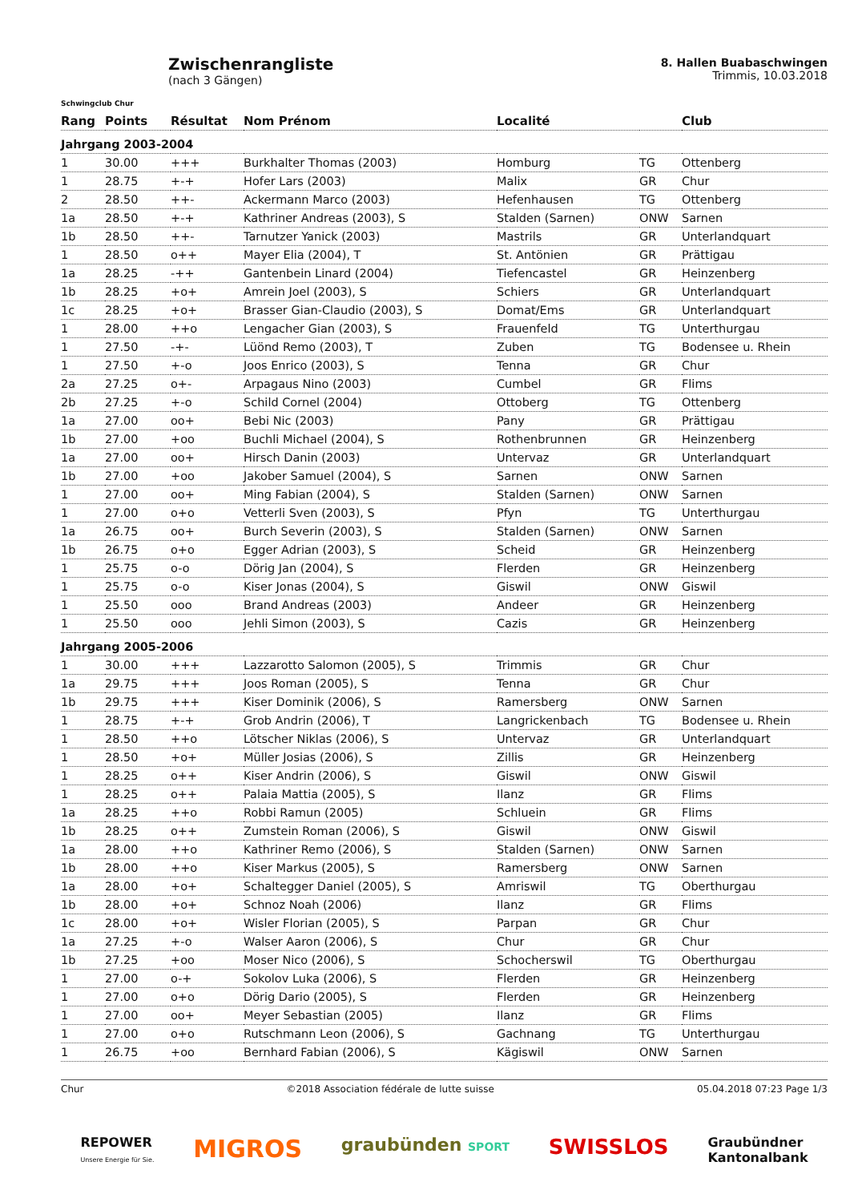Schwingclub Chur
Zwischenrangliste
(nach 3 Gängen)
8. Hallen Buabaschwingen
Trimmis, 10.03.2018
| Rang | Points | Résultat | Nom Prénom | Localité | | Club |
| --- | --- | --- | --- | --- | --- | --- |
| Jahrgang 2003-2004 | | | | | | |
| 1 | 30.00 | +++ | Burkhalter Thomas (2003) | Homburg | TG | Ottenberg |
| 1 | 28.75 | +-+ | Hofer Lars (2003) | Malix | GR | Chur |
| 2 | 28.50 | ++- | Ackermann Marco (2003) | Hefenhausen | TG | Ottenberg |
| 1a | 28.50 | +-+ | Kathriner Andreas (2003), S | Stalden (Sarnen) | ONW | Sarnen |
| 1b | 28.50 | ++- | Tarnutzer Yanick (2003) | Mastrils | GR | Unterlandquart |
| 1 | 28.50 | o++ | Mayer Elia (2004), T | St. Antönien | GR | Prättigau |
| 1a | 28.25 | -++ | Gantenbein Linard (2004) | Tiefencastel | GR | Heinzenberg |
| 1b | 28.25 | +o+ | Amrein Joel (2003), S | Schiers | GR | Unterlandquart |
| 1c | 28.25 | +o+ | Brasser Gian-Claudio (2003), S | Domat/Ems | GR | Unterlandquart |
| 1 | 28.00 | ++o | Lengacher Gian (2003), S | Frauenfeld | TG | Unterthurgau |
| 1 | 27.50 | -+- | Lüönd Remo (2003), T | Zuben | TG | Bodensee u. Rhein |
| 1 | 27.50 | +-o | Joos Enrico (2003), S | Tenna | GR | Chur |
| 2a | 27.25 | o+- | Arpagaus Nino (2003) | Cumbel | GR | Flims |
| 2b | 27.25 | +-o | Schild Cornel (2004) | Ottoberg | TG | Ottenberg |
| 1a | 27.00 | oo+ | Bebi Nic (2003) | Pany | GR | Prättigau |
| 1b | 27.00 | +oo | Buchli Michael (2004), S | Rothenbrunnen | GR | Heinzenberg |
| 1a | 27.00 | oo+ | Hirsch Danin (2003) | Untervaz | GR | Unterlandquart |
| 1b | 27.00 | +oo | Jakober Samuel (2004), S | Sarnen | ONW | Sarnen |
| 1 | 27.00 | oo+ | Ming Fabian (2004), S | Stalden (Sarnen) | ONW | Sarnen |
| 1 | 27.00 | o+o | Vetterli Sven (2003), S | Pfyn | TG | Unterthurgau |
| 1a | 26.75 | oo+ | Burch Severin (2003), S | Stalden (Sarnen) | ONW | Sarnen |
| 1b | 26.75 | o+o | Egger Adrian (2003), S | Scheid | GR | Heinzenberg |
| 1 | 25.75 | o-o | Dörig Jan (2004), S | Flerden | GR | Heinzenberg |
| 1 | 25.75 | o-o | Kiser Jonas (2004), S | Giswil | ONW | Giswil |
| 1 | 25.50 | ooo | Brand Andreas (2003) | Andeer | GR | Heinzenberg |
| 1 | 25.50 | ooo | Jehli Simon (2003), S | Cazis | GR | Heinzenberg |
| Jahrgang 2005-2006 | | | | | | |
| 1 | 30.00 | +++ | Lazzarotto Salomon (2005), S | Trimmis | GR | Chur |
| 1a | 29.75 | +++ | Joos Roman (2005), S | Tenna | GR | Chur |
| 1b | 29.75 | +++ | Kiser Dominik (2006), S | Ramersberg | ONW | Sarnen |
| 1 | 28.75 | +-+ | Grob Andrin (2006), T | Langrickenbach | TG | Bodensee u. Rhein |
| 1 | 28.50 | ++o | Lötscher Niklas (2006), S | Untervaz | GR | Unterlandquart |
| 1 | 28.50 | +o+ | Müller Josias (2006), S | Zillis | GR | Heinzenberg |
| 1 | 28.25 | o++ | Kiser Andrin (2006), S | Giswil | ONW | Giswil |
| 1 | 28.25 | o++ | Palaia Mattia (2005), S | Ilanz | GR | Flims |
| 1a | 28.25 | ++o | Robbi Ramun (2005) | Schluein | GR | Flims |
| 1b | 28.25 | o++ | Zumstein Roman (2006), S | Giswil | ONW | Giswil |
| 1a | 28.00 | ++o | Kathriner Remo (2006), S | Stalden (Sarnen) | ONW | Sarnen |
| 1b | 28.00 | ++o | Kiser Markus (2005), S | Ramersberg | ONW | Sarnen |
| 1a | 28.00 | +o+ | Schaltegger Daniel (2005), S | Amriswil | TG | Oberthurgau |
| 1b | 28.00 | +o+ | Schnoz Noah (2006) | Ilanz | GR | Flims |
| 1c | 28.00 | +o+ | Wisler Florian (2005), S | Parpan | GR | Chur |
| 1a | 27.25 | +-o | Walser Aaron (2006), S | Chur | GR | Chur |
| 1b | 27.25 | +oo | Moser Nico (2006), S | Schocherswil | TG | Oberthurgau |
| 1 | 27.00 | o-+ | Sokolov Luka (2006), S | Flerden | GR | Heinzenberg |
| 1 | 27.00 | o+o | Dörig Dario (2005), S | Flerden | GR | Heinzenberg |
| 1 | 27.00 | oo+ | Meyer Sebastian (2005) | Ilanz | GR | Flims |
| 1 | 27.00 | o+o | Rutschmann Leon (2006), S | Gachnang | TG | Unterthurgau |
| 1 | 26.75 | +oo | Bernhard Fabian (2006), S | Kägiswil | ONW | Sarnen |
Chur ©2018 Association fédérale de lutte suisse 05.04.2018 07:23 Page 1/3
REPOWER
Unsere Energie für Sie. MIGROS graubünden SPORT SWISSLOS Graubündner
Kantonalbank